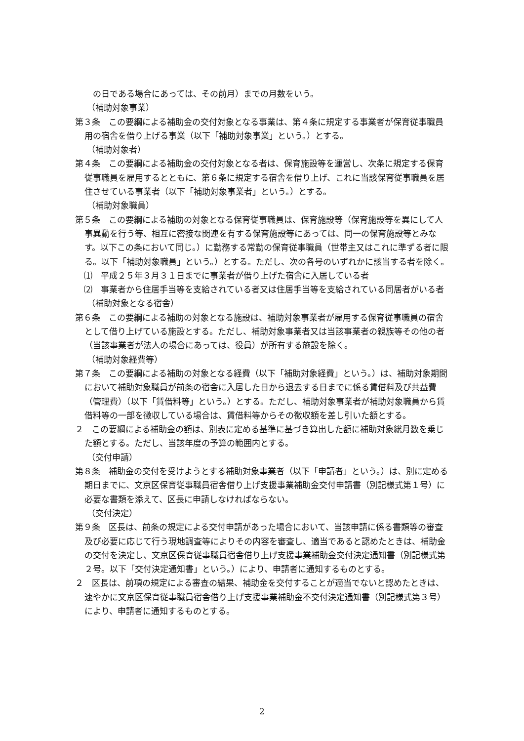の日である場合にあっては、その前月）までの月数をいう。
（補助対象事業）
第３条　この要綱による補助金の交付対象となる事業は、第４条に規定する事業者が保育従事職員用の宿舎を借り上げる事業（以下「補助対象事業」という。）とする。
（補助対象者）
第４条　この要綱による補助金の交付対象となる者は、保育施設等を運営し、次条に規定する保育従事職員を雇用するとともに、第６条に規定する宿舎を借り上げ、これに当該保育従事職員を居住させている事業者（以下「補助対象事業者」という。）とする。
（補助対象職員）
第５条　この要綱による補助の対象となる保育従事職員は、保育施設等（保育施設等を異にして人事異動を行う等、相互に密接な関連を有する保育施設等にあっては、同一の保育施設等とみなす。以下この条において同じ。）に勤務する常勤の保育従事職員（世帯主又はこれに準ずる者に限る。以下「補助対象職員」という。）とする。ただし、次の各号のいずれかに該当する者を除く。
⑴　平成２５年３月３１日までに事業者が借り上げた宿舎に入居している者
⑵　事業者から住居手当等を支給されている者又は住居手当等を支給されている同居者がいる者
（補助対象となる宿舎）
第６条　この要綱による補助の対象となる施設は、補助対象事業者が雇用する保育従事職員の宿舎として借り上げている施設とする。ただし、補助対象事業者又は当該事業者の親族等その他の者（当該事業者が法人の場合にあっては、役員）が所有する施設を除く。
（補助対象経費等）
第７条　この要綱による補助の対象となる経費（以下「補助対象経費」という。）は、補助対象期間において補助対象職員が前条の宿舎に入居した日から退去する日までに係る賃借料及び共益費（管理費）（以下「賃借料等」という。）とする。ただし、補助対象事業者が補助対象職員から賃借料等の一部を徴収している場合は、賃借料等からその徴収額を差し引いた額とする。
２　この要綱による補助金の額は、別表に定める基準に基づき算出した額に補助対象総月数を乗じた額とする。ただし、当該年度の予算の範囲内とする。
（交付申請）
第８条　補助金の交付を受けようとする補助対象事業者（以下「申請者」という。）は、別に定める期日までに、文京区保育従事職員宿舎借り上げ支援事業補助金交付申請書（別記様式第１号）に必要な書類を添えて、区長に申請しなければならない。
（交付決定）
第９条　区長は、前条の規定による交付申請があった場合において、当該申請に係る書類等の審査及び必要に応じて行う現地調査等によりその内容を審査し、適当であると認めたときは、補助金の交付を決定し、文京区保育従事職員宿舎借り上げ支援事業補助金交付決定通知書（別記様式第２号。以下「交付決定通知書」という。）により、申請者に通知するものとする。
２　区長は、前項の規定による審査の結果、補助金を交付することが適当でないと認めたときは、速やかに文京区保育従事職員宿舎借り上げ支援事業補助金不交付決定通知書（別記様式第３号）により、申請者に通知するものとする。
2